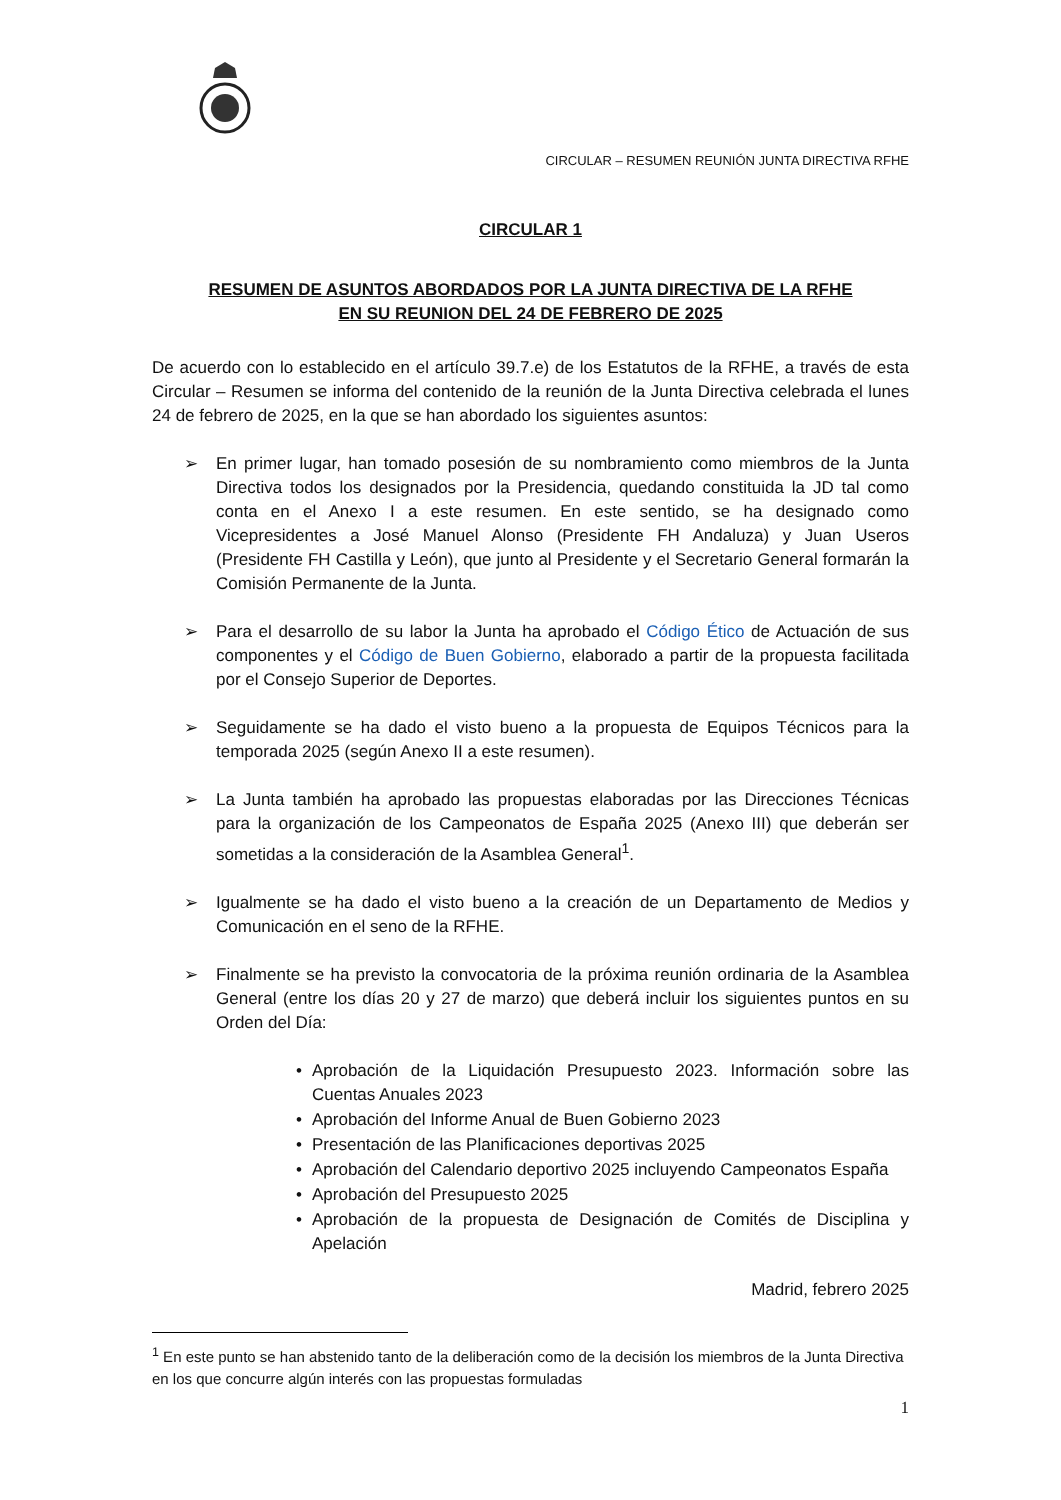CIRCULAR – RESUMEN REUNIÓN JUNTA DIRECTIVA RFHE
CIRCULAR 1
RESUMEN DE ASUNTOS ABORDADOS POR LA JUNTA DIRECTIVA DE LA RFHE
EN SU REUNION DEL 24 DE FEBRERO DE 2025
De acuerdo con lo establecido en el artículo 39.7.e) de los Estatutos de la RFHE, a través de esta Circular – Resumen se informa del contenido de la reunión de la Junta Directiva celebrada el lunes 24 de febrero de 2025, en la que se han abordado los siguientes asuntos:
➢ En primer lugar, han tomado posesión de su nombramiento como miembros de la Junta Directiva todos los designados por la Presidencia, quedando constituida la JD tal como conta en el Anexo I a este resumen. En este sentido, se ha designado como Vicepresidentes a José Manuel Alonso (Presidente FH Andaluza) y Juan Useros (Presidente FH Castilla y León), que junto al Presidente y el Secretario General formarán la Comisión Permanente de la Junta.
➢ Para el desarrollo de su labor la Junta ha aprobado el Código Ético de Actuación de sus componentes y el Código de Buen Gobierno, elaborado a partir de la propuesta facilitada por el Consejo Superior de Deportes.
➢ Seguidamente se ha dado el visto bueno a la propuesta de Equipos Técnicos para la temporada 2025 (según Anexo II a este resumen).
➢ La Junta también ha aprobado las propuestas elaboradas por las Direcciones Técnicas para la organización de los Campeonatos de España 2025 (Anexo III) que deberán ser sometidas a la consideración de la Asamblea General<sup>1</sup>.
➢ Igualmente se ha dado el visto bueno a la creación de un Departamento de Medios y Comunicación en el seno de la RFHE.
➢ Finalmente se ha previsto la convocatoria de la próxima reunión ordinaria de la Asamblea General (entre los días 20 y 27 de marzo) que deberá incluir los siguientes puntos en su Orden del Día:
• Aprobación de la Liquidación Presupuesto 2023. Información sobre las Cuentas Anuales 2023
• Aprobación del Informe Anual de Buen Gobierno 2023
• Presentación de las Planificaciones deportivas 2025
• Aprobación del Calendario deportivo 2025 incluyendo Campeonatos España
• Aprobación del Presupuesto 2025
• Aprobación de la propuesta de Designación de Comités de Disciplina y Apelación
Madrid, febrero 2025
<sup>1</sup> En este punto se han abstenido tanto de la deliberación como de la decisión los miembros de la Junta Directiva en los que concurre algún interés con las propuestas formuladas
1